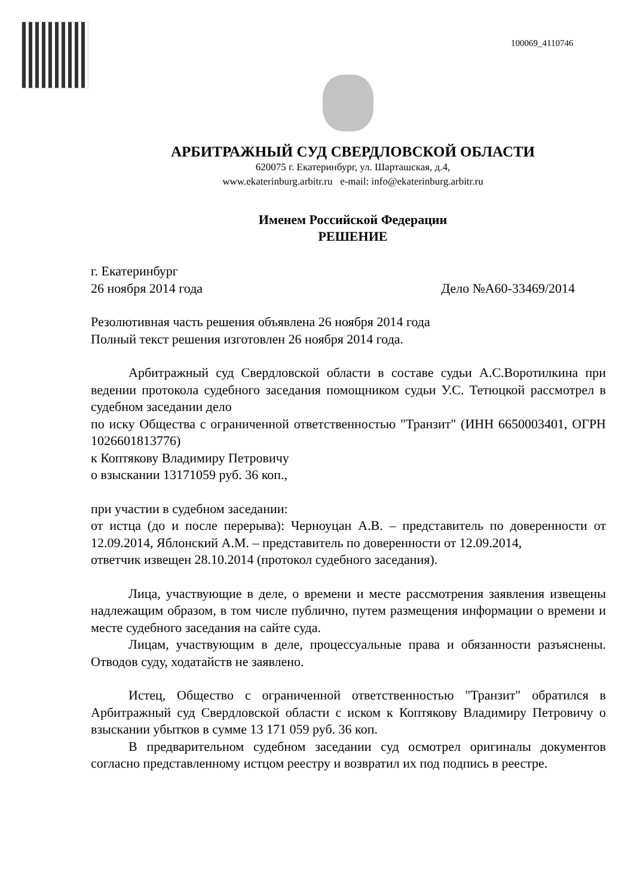100069_4110746
АРБИТРАЖНЫЙ СУД СВЕРДЛОВСКОЙ ОБЛАСТИ
620075 г. Екатеринбург, ул. Шарташская, д.4,
www.ekaterinburg.arbitr.ru e-mail: info@ekaterinburg.arbitr.ru
Именем Российской Федерации
РЕШЕНИЕ
г. Екатеринбург
26 ноября 2014 года Дело №А60-33469/2014
Резолютивная часть решения объявлена 26 ноября 2014 года
Полный текст решения изготовлен 26 ноября 2014 года.
Арбитражный суд Свердловской области в составе судьи А.С.Воротилкина при ведении протокола судебного заседания помощником судьи У.С. Тетюцкой рассмотрел в судебном заседании дело
по иску Общества с ограниченной ответственностью "Транзит" (ИНН 6650003401, ОГРН 1026601813776)
к Коптякову Владимиру Петровичу
о взыскании 13171059 руб. 36 коп.,
при участии в судебном заседании:
от истца (до и после перерыва): Черноуцан А.В. – представитель по доверенности от 12.09.2014, Яблонский А.М. – представитель по доверенности от 12.09.2014,
ответчик извещен 28.10.2014 (протокол судебного заседания).
Лица, участвующие в деле, о времени и месте рассмотрения заявления извещены надлежащим образом, в том числе публично, путем размещения информации о времени и месте судебного заседания на сайте суда.
Лицам, участвующим в деле, процессуальные права и обязанности разъяснены. Отводов суду, ходатайств не заявлено.
Истец, Общество с ограниченной ответственностью "Транзит" обратился в Арбитражный суд Свердловской области с иском к Коптякову Владимиру Петровичу о взыскании убытков в сумме 13 171 059 руб. 36 коп.
В предварительном судебном заседании суд осмотрел оригиналы документов согласно представленному истцом реестру и возвратил их под подпись в реестре.